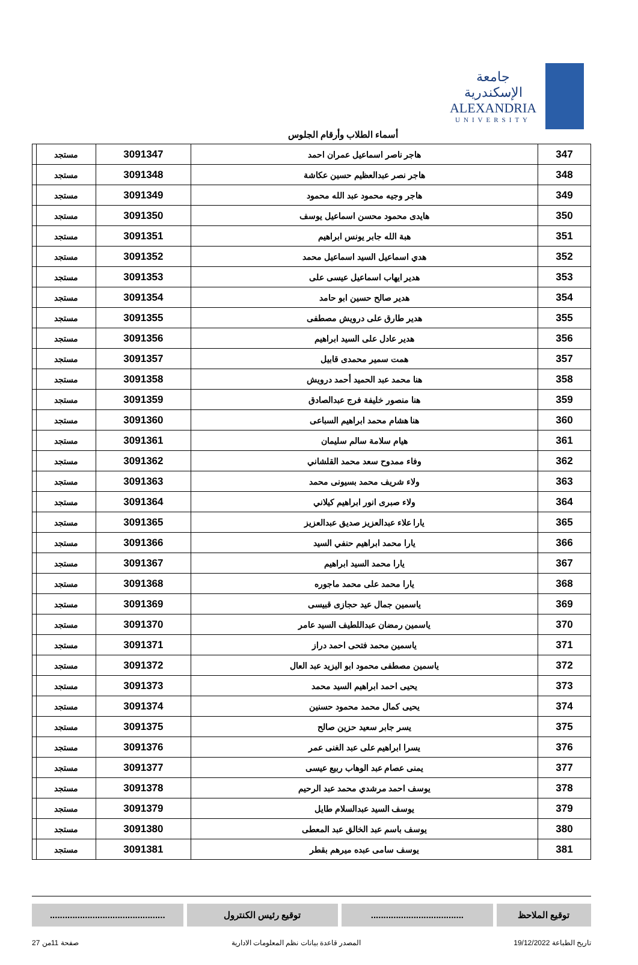جامعة الإسكندرية
ALEXANDRIA
UNIVERSITY
أسماء الطلاب وأرقام الجلوس
| 347 | هاجر ناصر اسماعيل عمران احمد | 3091347 | مستجد | |
| 348 | هاجر نصر عبدالعظيم حسين عكاشة | 3091348 | مستجد | |
| 349 | هاجر وجيه محمود عبد الله محمود | 3091349 | مستجد | |
| 350 | هايدى محمود محسن اسماعيل يوسف | 3091350 | مستجد | |
| 351 | هبة الله جابر يونس ابراهيم | 3091351 | مستجد | |
| 352 | هدي اسماعيل السيد اسماعيل محمد | 3091352 | مستجد | |
| 353 | هدير ايهاب اسماعيل عيسى على | 3091353 | مستجد | |
| 354 | هدير صالح حسين ابو حامد | 3091354 | مستجد | |
| 355 | هدير طارق على درويش مصطفى | 3091355 | مستجد | |
| 356 | هدير عادل على السيد ابراهيم | 3091356 | مستجد | |
| 357 | همت سمير محمدى قابيل | 3091357 | مستجد | |
| 358 | هنا محمد عبد الحميد أحمد درويش | 3091358 | مستجد | |
| 359 | هنا منصور خليفة فرج عبدالصادق | 3091359 | مستجد | |
| 360 | هنا هشام محمد ابراهيم السباعى | 3091360 | مستجد | |
| 361 | هيام سلامة سالم سليمان | 3091361 | مستجد | |
| 362 | وفاء ممدوح سعد محمد القلشاني | 3091362 | مستجد | |
| 363 | ولاء شريف محمد بسيونى محمد | 3091363 | مستجد | |
| 364 | ولاء صبرى انور ابراهيم كيلاني | 3091364 | مستجد | |
| 365 | يارا علاء عبدالعزيز صديق عبدالعزيز | 3091365 | مستجد | |
| 366 | يارا محمد ابراهيم حنفي السيد | 3091366 | مستجد | |
| 367 | يارا محمد السيد ابراهيم | 3091367 | مستجد | |
| 368 | يارا محمد على محمد ماجوره | 3091368 | مستجد | |
| 369 | ياسمين جمال عيد حجازى قبيسى | 3091369 | مستجد | |
| 370 | ياسمين رمضان عبداللطيف السيد عامر | 3091370 | مستجد | |
| 371 | ياسمين محمد فتحى احمد دراز | 3091371 | مستجد | |
| 372 | ياسمين مصطفى محمود ابو اليزيد عبد العال | 3091372 | مستجد | |
| 373 | يحيى احمد ابراهيم السيد محمد | 3091373 | مستجد | |
| 374 | يحيى كمال محمد محمود حسنين | 3091374 | مستجد | |
| 375 | يسر جابر سعيد حزين صالح | 3091375 | مستجد | |
| 376 | يسرا ابراهيم على عبد الغنى عمر | 3091376 | مستجد | |
| 377 | يمنى عصام عبد الوهاب ربيع عيسى | 3091377 | مستجد | |
| 378 | يوسف احمد مرشدي محمد عبد الرحيم | 3091378 | مستجد | |
| 379 | يوسف السيد عبدالسلام طايل | 3091379 | مستجد | |
| 380 | يوسف باسم عبد الخالق عبد المعطى | 3091380 | مستجد | |
| 381 | يوسف سامى عبده ميرهم بقطر | 3091381 | مستجد | |
توقيع الملاحظ .....................................
توقيع رئيس الكنترول ..............................................
تاريخ الطباعة 19/12/2022 المصدر قاعدة بيانات نظم المعلومات الادارية صفحة 11من 27